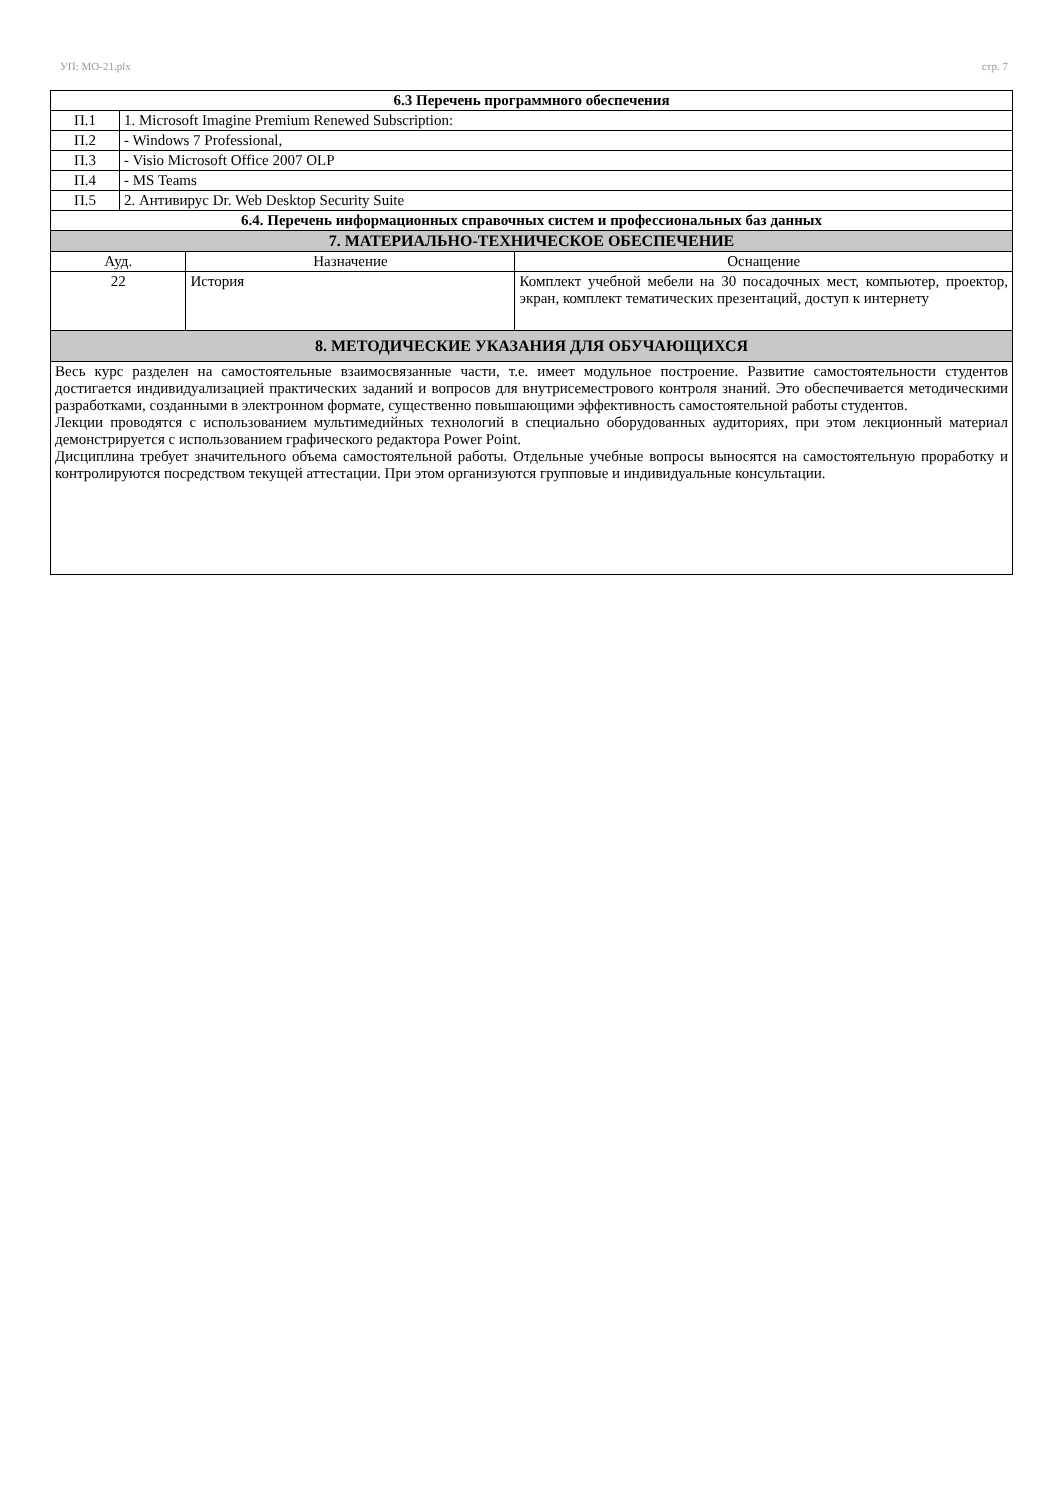УП: МО-21.plx стр. 7
| 6.3 Перечень программного обеспечения | | | |
| --- | --- | --- | --- |
| П.1 | 1. Microsoft Imagine Premium Renewed Subscription: | | |
| П.2 | - Windows 7 Professional, | | |
| П.3 | - Visio Microsoft Office 2007 OLP | | |
| П.4 | - MS Teams | | |
| П.5 | 2. Антивирус Dr. Web Desktop Security Suite | | |
| 6.4. Перечень информационных справочных систем и профессиональных баз данных | | | |
| 7. МАТЕРИАЛЬНО-ТЕХНИЧЕСКОЕ ОБЕСПЕЧЕНИЕ | | | |
| Ауд. | | Назначение | Оснащение |
| 22 | | История | Комплект учебной мебели на 30 посадочных мест, компьютер, проектор, экран, комплект тематических презентаций, доступ к интернету |
| 8. МЕТОДИЧЕСКИЕ УКАЗАНИЯ ДЛЯ ОБУЧАЮЩИХСЯ | | | |
| Весь курс разделен на самостоятельные взаимосвязанные части, т.е. имеет модульное построение. Развитие самостоятельности студентов достигается индивидуализацией практических заданий и вопросов для внутрисеместрового контроля знаний. Это обеспечивается методическими разработками, созданными в электронном формате, существенно повышающими эффективность самостоятельной работы студентов. Лекции проводятся с использованием мультимедийных технологий в специально оборудованных аудиториях, при этом лекционный материал демонстрируется с использованием графического редактора Power Point. Дисциплина требует значительного объема самостоятельной работы. Отдельные учебные вопросы выносятся на самостоятельную проработку и контролируются посредством текущей аттестации. При этом организуются групповые и индивидуальные консультации. | | | |